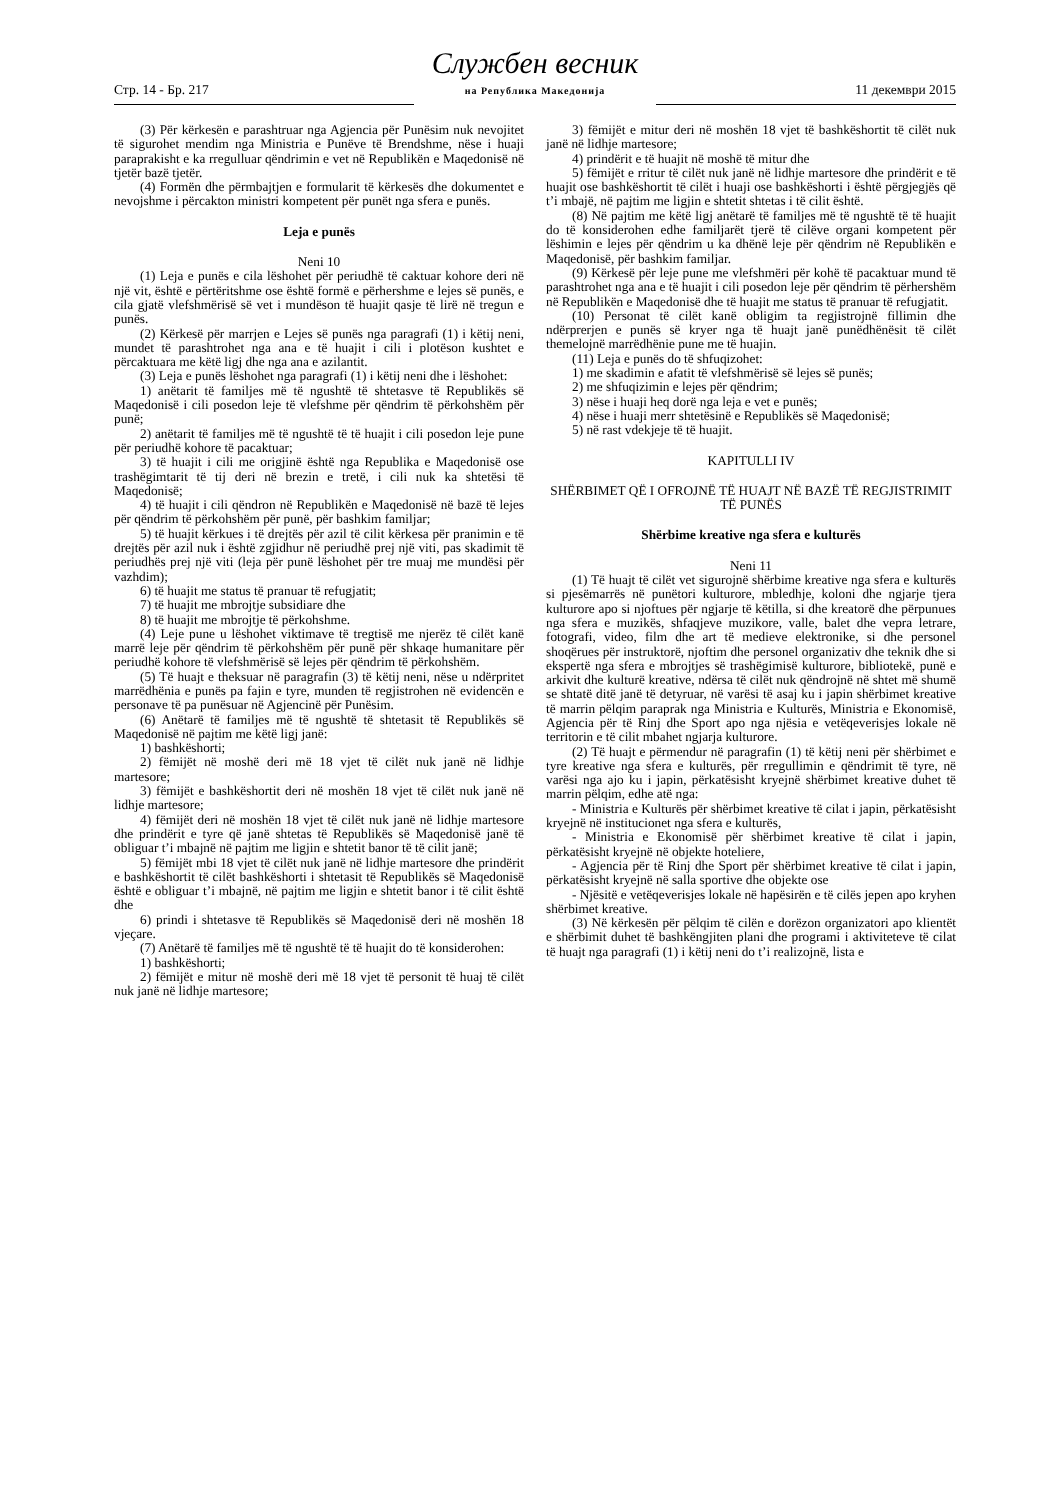Стр. 14 - Бр. 217
Службен весник
на Република Македонија
11 декември 2015
(3) Për kërkesën e parashtruar nga Agjencia për Punësim nuk nevojitet të sigurohet mendim nga Ministria e Punëve të Brendshme, nëse i huaji paraprakisht e ka rregulluar qëndrimin e vet në Republikën e Maqedonisë në tjetër bazë tjetër.
(4) Formën dhe përmbajtjen e formularit të kërkesës dhe dokumentet e nevojshme i përcakton ministri kompetent për punët nga sfera e punës.
Leja e punës
Neni 10
(1) Leja e punës e cila lëshohet për periudhë të caktuar kohore deri në një vit, është e përtëritshme ose është formë e përhershme e lejes së punës, e cila gjatë vlefshmërisë së vet i mundëson të huajit qasje të lirë në tregun e punës.
(2) Kërkesë për marrjen e Lejes së punës nga paragrafi (1) i këtij neni, mundet të parashtrohet nga ana e të huajit i cili i plotëson kushtet e përcaktuara me këtë ligj dhe nga ana e azilantit.
(3) Leja e punës lëshohet nga paragrafi (1) i këtij neni dhe i lëshohet:
1) anëtarit të familjes më të ngushtë të shtetasve të Republikës së Maqedonisë i cili posedon leje të vlefshme për qëndrim të përkohshëm për punë;
2) anëtarit të familjes më të ngushtë të të huajit i cili posedon leje pune për periudhë kohore të pacaktuar;
3) të huajit i cili me origjinë është nga Republika e Maqedonisë ose trashëgimtarit të tij deri në brezin e tretë, i cili nuk ka shtetësi të Maqedonisë;
4) të huajit i cili qëndron në Republikën e Maqedonisë në bazë të lejes për qëndrim të përkohshëm për punë, për bashkim familjar;
5) të huajit kërkues i të drejtës për azil të cilit kërkesa për pranimin e të drejtës për azil nuk i është zgjidhur në periudhë prej një viti, pas skadimit të periudhës prej një viti (leja për punë lëshohet për tre muaj me mundësi për vazhdim);
6) të huajit me status të pranuar të refugjatit;
7) të huajit me mbrojtje subsidiare dhe
8) të huajit me mbrojtje të përkohshme.
(4) Leje pune u lëshohet viktimave të tregtisë me njerëz të cilët kanë marrë leje për qëndrim të përkohshëm për punë për shkaqe humanitare për periudhë kohore të vlefshmërisë së lejes për qëndrim të përkohshëm.
(5) Të huajt e theksuar në paragrafin (3) të këtij neni, nëse u ndërpritet marrëdhënia e punës pa fajin e tyre, munden të regjistrohen në evidencën e personave të pa punësuar në Agjencinë për Punësim.
(6) Anëtarë të familjes më të ngushtë të shtetasit të Republikës së Maqedonisë në pajtim me këtë ligj janë:
1) bashkëshorti;
2) fëmijët në moshë deri më 18 vjet të cilët nuk janë në lidhje martesore;
3) fëmijët e bashkëshortit deri në moshën 18 vjet të cilët nuk janë në lidhje martesore;
4) fëmijët deri në moshën 18 vjet të cilët nuk janë në lidhje martesore dhe prindërit e tyre që janë shtetas të Republikës së Maqedonisë janë të obliguar t’i mbajnë në pajtim me ligjin e shtetit banor të të cilit janë;
5) fëmijët mbi 18 vjet të cilët nuk janë në lidhje martesore dhe prindërit e bashkëshortit të cilët bashkëshorti i shtetasit të Republikës së Maqedonisë është e obliguar t’i mbajnë, në pajtim me ligjin e shtetit banor i të cilit është dhe
6) prindi i shtetasve të Republikës së Maqedonisë deri në moshën 18 vjeçare.
(7) Anëtarë të familjes më të ngushtë të të huajit do të konsiderohen:
1) bashkëshorti;
2) fëmijët e mitur në moshë deri më 18 vjet të personit të huaj të cilët nuk janë në lidhje martesore;
3) fëmijët e mitur deri në moshën 18 vjet të bashkëshortit të cilët nuk janë në lidhje martesore;
4) prindërit e të huajit në moshë të mitur dhe
5) fëmijët e rritur të cilët nuk janë në lidhje martesore dhe prindërit e të huajit ose bashkëshortit të cilët i huaji ose bashkëshorti i është përgjegjës që t’i mbajë, në pajtim me ligjin e shtetit shtetas i të cilit është.
(8) Në pajtim me këtë ligj anëtarë të familjes më të ngushtë të të huajit do të konsiderohen edhe familjarët tjerë të cilëve organi kompetent për lëshimin e lejes për qëndrim u ka dhënë leje për qëndrim në Republikën e Maqedonisë, për bashkim familjar.
(9) Kërkesë për leje pune me vlefshmëri për kohë të pacaktuar mund të parashtrohet nga ana e të huajit i cili posedon leje për qëndrim të përhershëm në Republikën e Maqedonisë dhe të huajit me status të pranuar të refugjatit.
(10) Personat të cilët kanë obligim ta regjistrojnë fillimin dhe ndërprerjen e punës së kryer nga të huajt janë punëdhënësit të cilët themelojnë marrëdhënie pune me të huajin.
(11) Leja e punës do të shfuqizohet:
1) me skadimin e afatit të vlefshmërisë së lejes së punës;
2) me shfuqizimin e lejes për qëndrim;
3) nëse i huaji heq dorë nga leja e vet e punës;
4) nëse i huaji merr shtetësinë e Republikës së Maqedonisë;
5) në rast vdekjeje të të huajit.
KAPITULLI IV
SHËRBIMET QË I OFROJNË TË HUAJT NË BAZË TË REGJISTRIMIT TË PUNËS
Shërbime kreative nga sfera e kulturës
Neni 11
(1) Të huajt të cilët vet sigurojnë shërbime kreative nga sfera e kulturës si pjesëmarrës në punëtori kulturore, mbledhje, koloni dhe ngjarje tjera kulturore apo si njoftues për ngjarje të këtilla, si dhe kreatorë dhe përpunues nga sfera e muzikës, shfaqjeve muzikore, valle, balet dhe vepra letrare, fotografi, video, film dhe art të medieve elektronike, si dhe personel shoqërues për instruktorë, njoftim dhe personel organizativ dhe teknik dhe si ekspertë nga sfera e mbrojtjes së trashëgimisë kulturore, bibliotekë, punë e arkivit dhe kulturë kreative, ndërsa të cilët nuk qëndrojnë në shtet më shumë se shtatë ditë janë të detyruar, në varësi të asaj ku i japin shërbimet kreative të marrin pëlqim paraprak nga Ministria e Kulturës, Ministria e Ekonomisë, Agjencia për të Rinj dhe Sport apo nga njësia e vetëqeverisjes lokale në territorin e të cilit mbahet ngjarja kulturore.
(2) Të huajt e përmendur në paragrafin (1) të këtij neni për shërbimet e tyre kreative nga sfera e kulturës, për rregullimin e qëndrimit të tyre, në varësi nga ajo ku i japin, përkatësisht kryejnë shërbimet kreative duhet të marrin pëlqim, edhe atë nga:
- Ministria e Kulturës për shërbimet kreative të cilat i japin, përkatësisht kryejnë në institucionet nga sfera e kulturës,
- Ministria e Ekonomisë për shërbimet kreative të cilat i japin, përkatësisht kryejnë në objekte hoteliere,
- Agjencia për të Rinj dhe Sport për shërbimet kreative të cilat i japin, përkatësisht kryejnë në salla sportive dhe objekte ose
- Njësitë e vetëqeverisjes lokale në hapësirën e të cilës jepen apo kryhen shërbimet kreative.
(3) Në kërkesën për pëlqim të cilën e dorëzon organizatori apo klientët e shërbimit duhet të bashkëngjiten plani dhe programi i aktiviteteve të cilat të huajt nga paragrafi (1) i këtij neni do t’i realizojnë, lista e